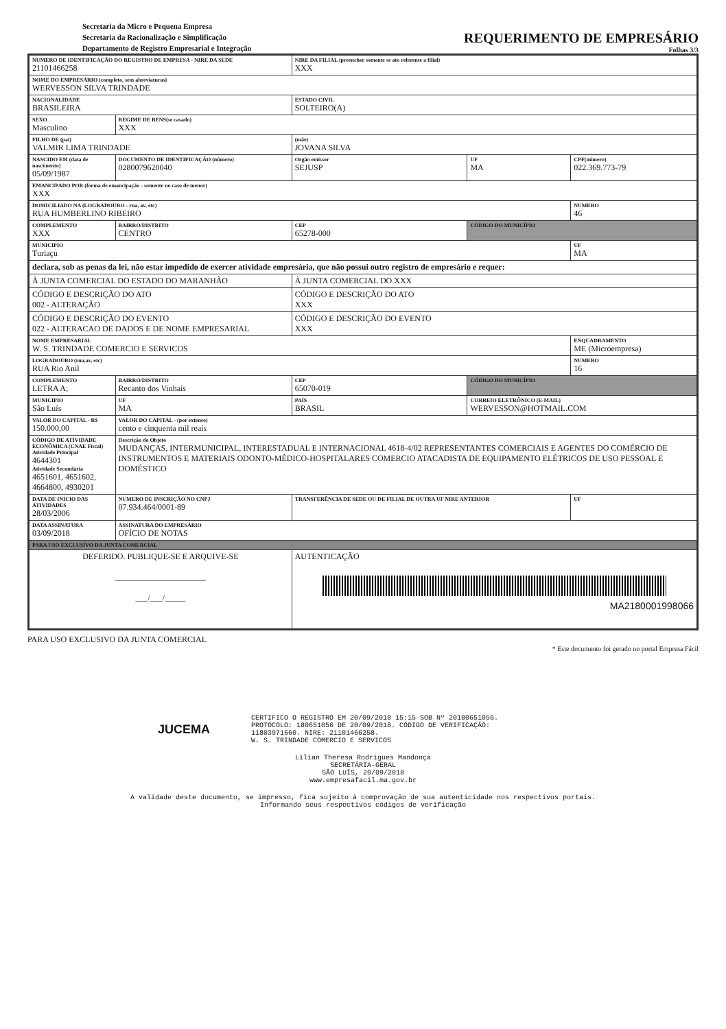Secretaria da Micro e Pequena Empresa
Secretaria da Racionalização e Simplificação
Departamento de Registro Empresarial e Integração
REQUERIMENTO DE EMPRESÁRIO
Folhas 3/3
| NUMERO DE IDENTIFICAÇÃO DO REGISTRO DE EMPRESA - NIRE DA SEDE 21101466258 | | | NIRE DA FILIAL (preencher somente se ato referente a filial) XXX | | |
| NOME DO EMPRESÁRIO (completo, sem abreviaturas) WERVESSON SILVA TRINDADE | | | | | |
| NACIONALIDADE BRASILEIRA | | | ESTADO CIVIL SOLTEIRO(A) | | |
| SEXO Masculino | | REGIME DE BENS(se casado) XXX | | | |
| FILHO DE (pai) VALMIR LIMA TRINDADE | | | (mãe) JOVANA SILVA | | |
| NASCIDO EM (data de nascimento) 05/09/1987 | DOCUMENTO DE IDENTIFICAÇÃO (número) 0280079620040 | | Orgão emissor SEJUSP | UF MA | CPF(número) 022.369.773-79 |
| EMANCIPADO POR (forma de emancipação - somente no caso de menor) XXX | | | | | |
| DOMICILIADO NA (LOGRADOURO - rua, av, etc) RUA HUMBERLINO RIBEIRO | | | | | NUMERO 46 |
| COMPLEMENTO XXX | BAIRRO/DISTRITO CENTRO | | CEP 65278-000 | CÓDIGO DO MUNICÍPIO | |
| MUNICIPIO Turiaçu | | | | | UF MA |
| declara, sob as penas da lei, não estar impedido de exercer atividade empresária, que não possui outro registro de empresário e requer: | | | | | |
| À JUNTA COMERCIAL DO ESTADO DO MARANHÃO | | | À JUNTA COMERCIAL DO XXX | | |
| CÓDIGO E DESCRIÇÃO DO ATO 002 - ALTERAÇÃO | | | CÓDIGO E DESCRIÇÃO DO ATO XXX | | |
| CÓDIGO E DESCRIÇÃO DO EVENTO 022 - ALTERACAO DE DADOS E DE NOME EMPRESARIAL | | | CÓDIGO E DESCRIÇÃO DO EVENTO XXX | | |
| NOME EMPRESARIAL W. S. TRINDADE COMERCIO E SERVICOS | | | | | ENQUADRAMENTO ME (Microempresa) |
| LOGRADOURO (rua,av, etc) RUA Rio Anil | | | | | NUMERO 16 |
| COMPLEMENTO LETRA A; | BAIRRO/DISTRITO Recanto dos Vinhais | | CEP 65070-019 | CÓDIGO DO MUNICÍPIO | |
| MUNICIPIO São Luís | | UF MA | PAÍS BRASIL | CORREIO ELETRÔNICO (E-MAIL) WERVESSON@HOTMAIL.COM | |
| VALOR DO CAPITAL - R$ 150.000,00 | VALOR DO CAPITAL - (por extenso) cento e cinquenta mil reais | | | | |
| CÓDIGO DE ATIVIDADE ECONÔMICA (CNAE Fiscal) Atividade Principal 4644301 Atividade Secundária 4651601, 4651602, 4664800, 4930201 | Descrição do Objeto MUDANÇAS, INTERMUNICIPAL, INTERESTADUAL E INTERNACIONAL 4618-4/02 REPRESENTANTES COMERCIAIS E AGENTES DO COMÉRCIO DE INSTRUMENTOS E MATERIAIS ODONTO-MÉDICO-HOSPITALARES COMERCIO ATACADISTA DE EQUIPAMENTO ELÉTRICOS DE USO PESSOAL E DOMÉSTICO | | | | |
| DATA DE INICIO DAS ATIVIDADES 28/03/2006 | NUMERO DE INSCRIÇÃO NO CNPJ 07.934.464/0001-89 | | TRANSFERÊNCIA DE SEDE OU DE FILIAL DE OUTRA UF NIRE ANTERIOR | | UF |
| DATA ASSINATURA 03/09/2018 | ASSINATURA DO EMPRESÁRIO OFÍCIO DE NOTAS | | | | |
| PARA USO EXCLUSIVO DA JUNTA COMERCIAL | | | | | |
| DEFERIDO. PUBLIQUE-SE E ARQUIVE-SE ______________________ ___/___/_____ | | | AUTENTICAÇÃO MA2180001998066 | | |
PARA USO EXCLUSIVO DA JUNTA COMERCIAL
* Este documento foi gerado no portal Empresa Fácil
JUCEMA
CERTIFICO O REGISTRO EM 20/09/2018 15:15 SOB Nº 20180651056.
PROTOCOLO: 180651056 DE 20/09/2018. CÓDIGO DE VERIFICAÇÃO:
11803971660. NIRE: 21101466258.
W. S. TRINDADE COMERCIO E SERVICOS
Lílian Theresa Rodrigues Mandonça
SECRETÁRIA-GERAL
SÃO LUÍS, 20/09/2018
www.empresafacil.ma.gov.br
A validade deste documento, se impresso, fica sujeito à comprovação de sua autenticidade nos respectivos portais.
Informando seus respectivos códigos de verificação